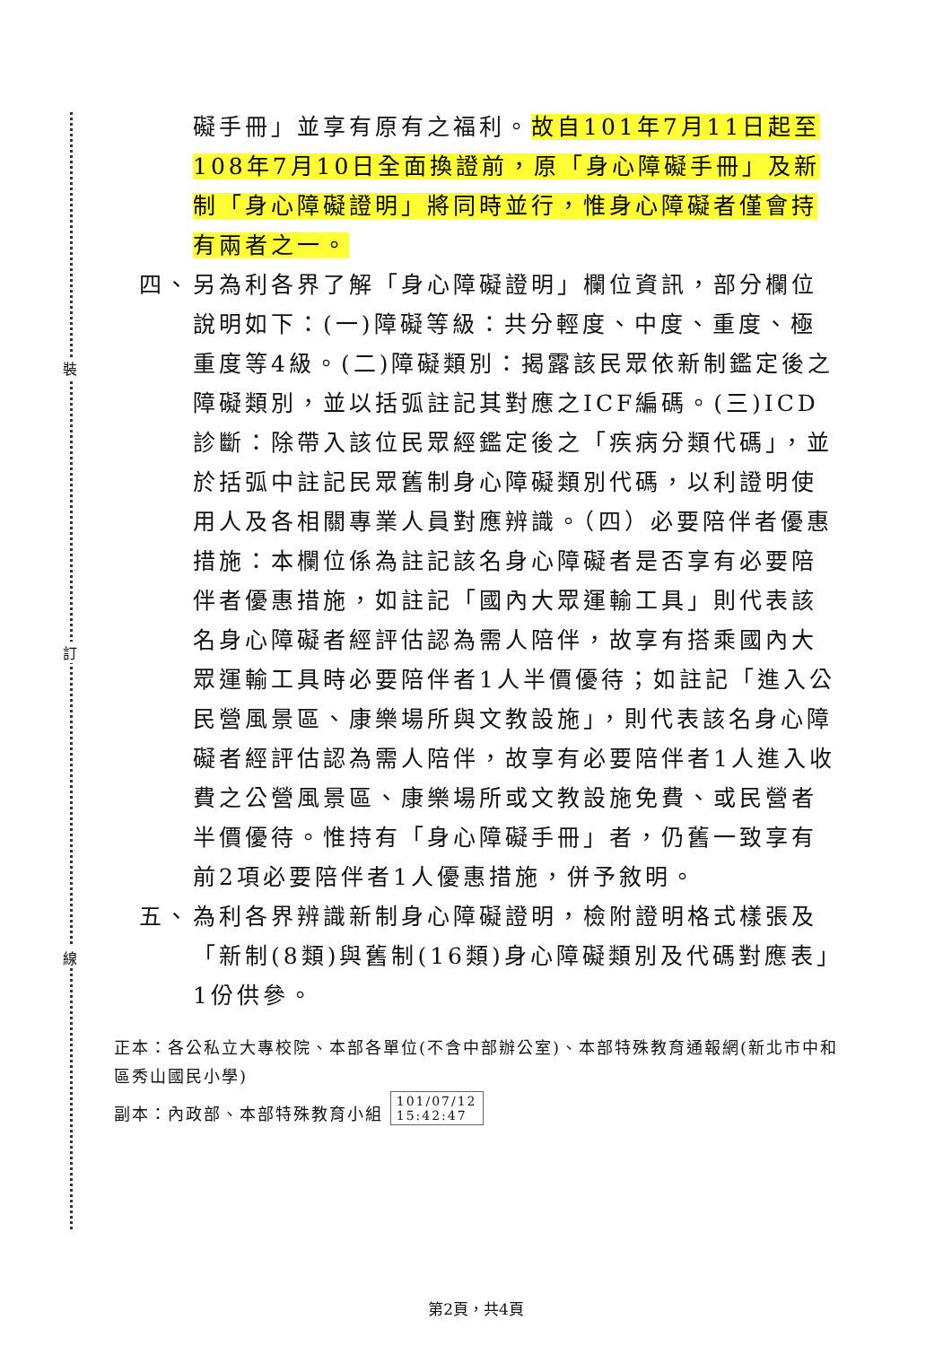裝
訂
線
礙手冊」並享有原有之福利。故自101年7月11日起至108年7月10日全面換證前，原「身心障礙手冊」及新制「身心障礙證明」將同時並行，惟身心障礙者僅會持有兩者之一。
四、 另為利各界了解「身心障礙證明」欄位資訊，部分欄位說明如下：(一)障礙等級：共分輕度、中度、重度、極重度等4級。(二)障礙類別：揭露該民眾依新制鑑定後之障礙類別，並以括弧註記其對應之ICF編碼。(三)ICD診斷：除帶入該位民眾經鑑定後之「疾病分類代碼」，並於括弧中註記民眾舊制身心障礙類別代碼，以利證明使用人及各相關專業人員對應辨識。（四）必要陪伴者優惠措施：本欄位係為註記該名身心障礙者是否享有必要陪伴者優惠措施，如註記「國內大眾運輸工具」則代表該名身心障礙者經評估認為需人陪伴，故享有搭乘國內大眾運輸工具時必要陪伴者1人半價優待；如註記「進入公民營風景區、康樂場所與文教設施」，則代表該名身心障礙者經評估認為需人陪伴，故享有必要陪伴者1人進入收費之公營風景區、康樂場所或文教設施免費、或民營者半價優待。惟持有「身心障礙手冊」者，仍舊一致享有前2項必要陪伴者1人優惠措施，併予敘明。
五、 為利各界辨識新制身心障礙證明，檢附證明格式樣張及「新制(8類)與舊制(16類)身心障礙類別及代碼對應表」1份供參。
正本：各公私立大專校院、本部各單位(不含中部辦公室)、本部特殊教育通報網(新北市中和區秀山國民小學)
副本：內政部、本部特殊教育小組 101/07/12
15:42:47
第2頁，共4頁